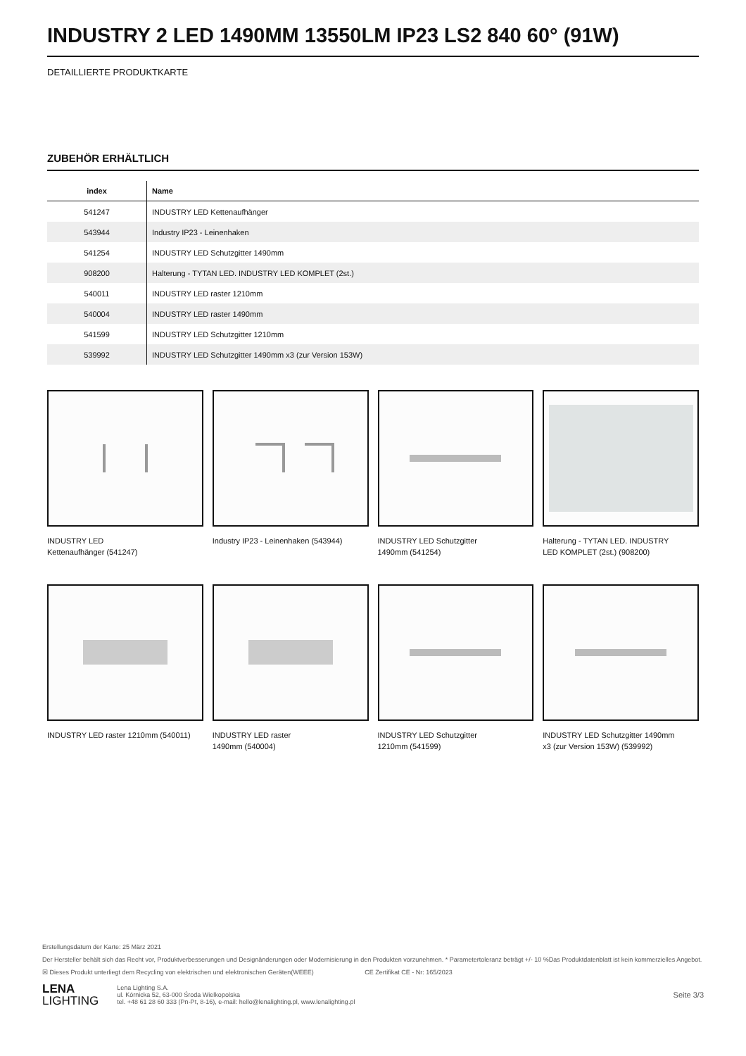INDUSTRY 2 LED 1490MM 13550LM IP23 LS2 840 60° (91W)
DETAILLIERTE PRODUKTKARTE
ZUBEHÖR ERHÄLTLICH
| index | Name |
| --- | --- |
| 541247 | INDUSTRY LED Kettenaufhänger |
| 543944 | Industry IP23 - Leinenhaken |
| 541254 | INDUSTRY LED Schutzgitter 1490mm |
| 908200 | Halterung - TYTAN LED. INDUSTRY LED KOMPLET (2st.) |
| 540011 | INDUSTRY LED raster 1210mm |
| 540004 | INDUSTRY LED raster 1490mm |
| 541599 | INDUSTRY LED Schutzgitter 1210mm |
| 539992 | INDUSTRY LED Schutzgitter 1490mm x3 (zur Version 153W) |
INDUSTRY LED
Kettenaufhänger (541247)
Industry IP23 - Leinenhaken (543944)
INDUSTRY LED Schutzgitter
1490mm (541254)
Halterung - TYTAN LED. INDUSTRY
LED KOMPLET (2st.) (908200)
INDUSTRY LED raster 1210mm (540011)
INDUSTRY LED raster
1490mm (540004)
INDUSTRY LED Schutzgitter
1210mm (541599)
INDUSTRY LED Schutzgitter 1490mm
x3 (zur Version 153W) (539992)
Erstellungsdatum der Karte: 25 März 2021
Der Hersteller behält sich das Recht vor, Produktverbesserungen und Designänderungen oder Modernisierung in den Produkten vorzunehmen. * Parametertoleranz beträgt +/- 10 %Das Produktdatenblatt ist kein kommerzielles Angebot.
☒ Dieses Produkt unterliegt dem Recycling von elektrischen und elektronischen Geräten(WEEE) CE Zertifikat CE - Nr: 165/2023
LENA
LIGHTING
Lena Lighting S.A.
ul. Kórnicka 52, 63-000 Środa Wielkopolska
tel. +48 61 28 60 333 (Pn-Pt, 8-16), e-mail: hello@lenalighting.pl, www.lenalighting.pl
Seite 3/3